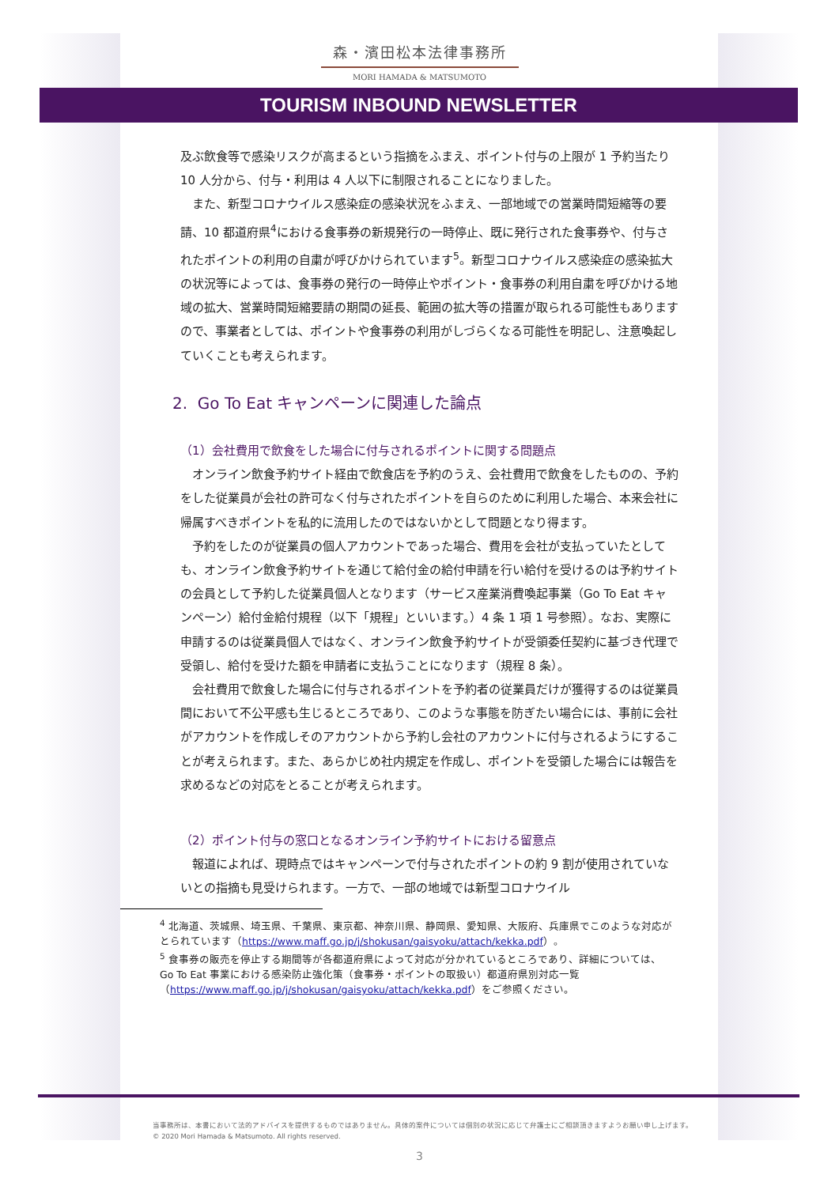森・濱田松本法律事務所
MORI HAMADA & MATSUMOTO
TOURISM INBOUND NEWSLETTER
及ぶ飲食等で感染リスクが高まるという指摘をふまえ、ポイント付与の上限が 1 予約当たり 10 人分から、付与・利用は 4 人以下に制限されることになりました。
また、新型コロナウイルス感染症の感染状況をふまえ、一部地域での営業時間短縮等の要請、10 都道府県<sup>4</sup>における食事券の新規発行の一時停止、既に発行された食事券や、付与されたポイントの利用の自粛が呼びかけられています<sup>5</sup>。新型コロナウイルス感染症の感染拡大の状況等によっては、食事券の発行の一時停止やポイント・食事券の利用自粛を呼びかける地域の拡大、営業時間短縮要請の期間の延長、範囲の拡大等の措置が取られる可能性もありますので、事業者としては、ポイントや食事券の利用がしづらくなる可能性を明記し、注意喚起していくことも考えられます。
2. Go To Eat キャンペーンに関連した論点
（1）会社費用で飲食をした場合に付与されるポイントに関する問題点
オンライン飲食予約サイト経由で飲食店を予約のうえ、会社費用で飲食をしたものの、予約をした従業員が会社の許可なく付与されたポイントを自らのために利用した場合、本来会社に帰属すべきポイントを私的に流用したのではないかとして問題となり得ます。
予約をしたのが従業員の個人アカウントであった場合、費用を会社が支払っていたとしても、オンライン飲食予約サイトを通じて給付金の給付申請を行い給付を受けるのは予約サイトの会員として予約した従業員個人となります（サービス産業消費喚起事業（Go To Eat キャンペーン）給付金給付規程（以下「規程」といいます。）4 条 1 項 1 号参照）。なお、実際に申請するのは従業員個人ではなく、オンライン飲食予約サイトが受領委任契約に基づき代理で受領し、給付を受けた額を申請者に支払うことになります（規程 8 条）。
会社費用で飲食した場合に付与されるポイントを予約者の従業員だけが獲得するのは従業員間において不公平感も生じるところであり、このような事態を防ぎたい場合には、事前に会社がアカウントを作成しそのアカウントから予約し会社のアカウントに付与されるようにすることが考えられます。また、あらかじめ社内規定を作成し、ポイントを受領した場合には報告を求めるなどの対応をとることが考えられます。
（2）ポイント付与の窓口となるオンライン予約サイトにおける留意点
報道によれば、現時点ではキャンペーンで付与されたポイントの約 9 割が使用されていないとの指摘も見受けられます。一方で、一部の地域では新型コロナウイル
<sup>4</sup> 北海道、茨城県、埼玉県、千葉県、東京都、神奈川県、静岡県、愛知県、大阪府、兵庫県でこのような対応がとられています（https://www.maff.go.jp/j/shokusan/gaisyoku/attach/kekka.pdf）。
<sup>5</sup> 食事券の販売を停止する期間等が各都道府県によって対応が分かれているところであり、詳細については、Go To Eat 事業における感染防止強化策（食事券・ポイントの取扱い）都道府県別対応一覧（https://www.maff.go.jp/j/shokusan/gaisyoku/attach/kekka.pdf）をご参照ください。
当事務所は、本書において法的アドバイスを提供するものではありません。具体的案件については個別の状況に応じて弁護士にご相談頂きますようお願い申し上げます。
© 2020 Mori Hamada & Matsumoto. All rights reserved.
3